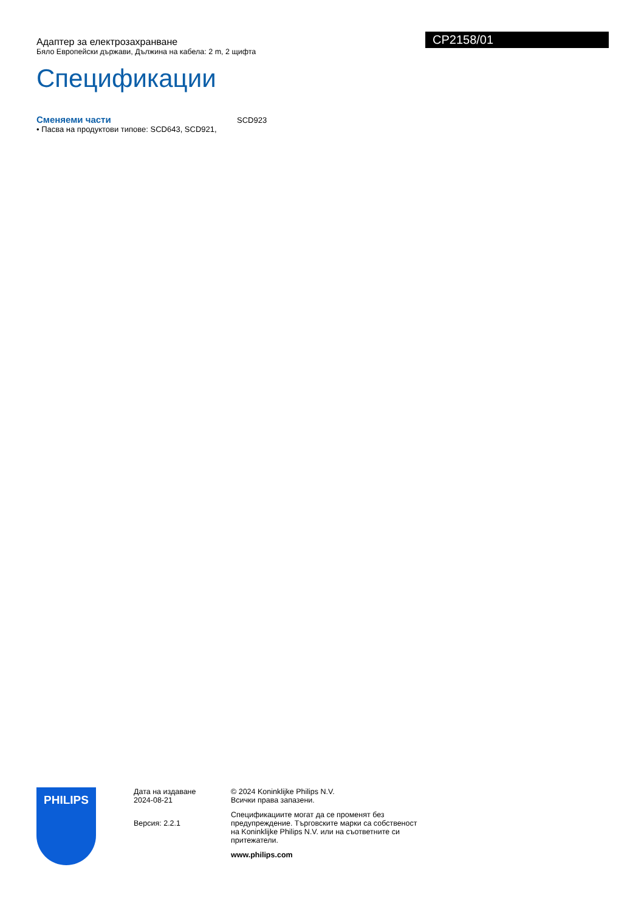Адаптер за електрозахранване
Бяло Европейски държави, Дължина на кабела: 2 m, 2 щифта
CP2158/01
Спецификации
Сменяеми части
• Пасва на продуктови типове: SCD643, SCD921,
SCD923
PHILIPS
Дата на издаване
2024-08-21
Версия: 2.2.1
© 2024 Koninklijke Philips N.V.
Всички права запазени.
Спецификациите могат да се променят без предупреждение. Търговските марки са собственост на Koninklijke Philips N.V. или на съответните си притежатели.
www.philips.com